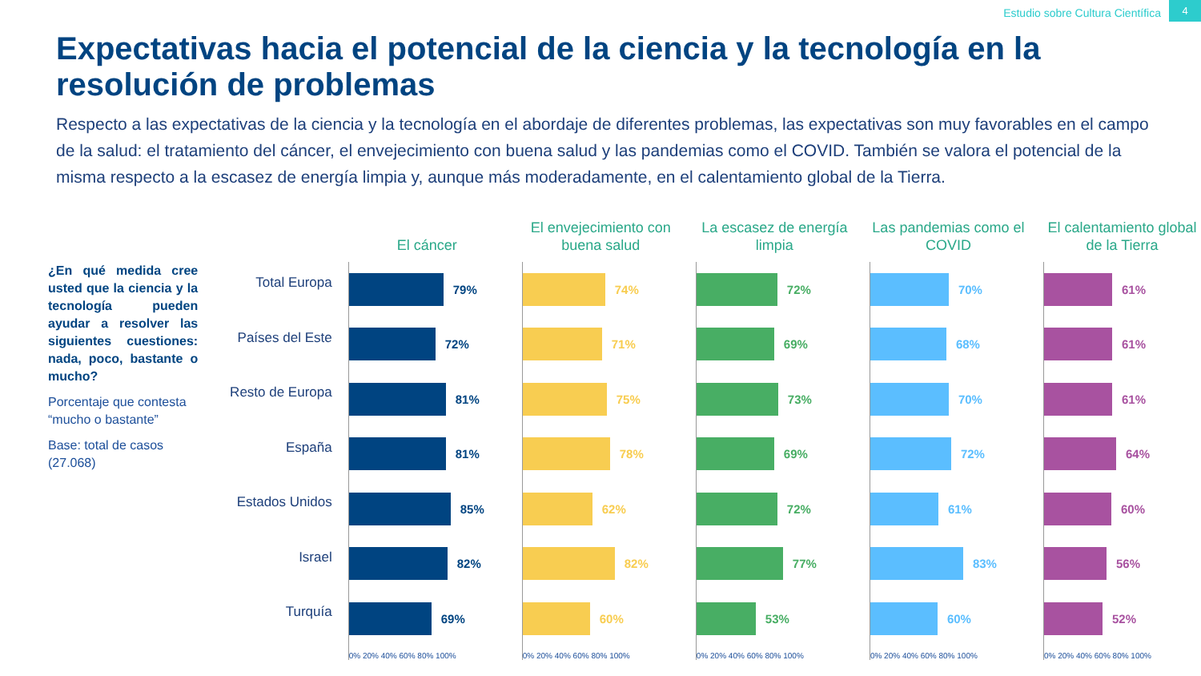Estudio sobre Cultura Científica
4
Expectativas hacia el potencial de la ciencia y la tecnología en la resolución de problemas
Respecto a las expectativas de la ciencia y la tecnología en el abordaje de diferentes problemas, las expectativas son muy favorables en el campo de la salud: el tratamiento del cáncer, el envejecimiento con buena salud y las pandemias como el COVID. También se valora el potencial de la misma respecto a la escasez de energía limpia y, aunque más moderadamente, en el calentamiento global de la Tierra.
¿En qué medida cree usted que la ciencia y la tecnología pueden ayudar a resolver las siguientes cuestiones: nada, poco, bastante o mucho?
Porcentaje que contesta “mucho o bastante”
Base: total de casos (27.068)
Total Europa
Países del Este
Resto de Europa
España
Estados Unidos
Israel
Turquía
El cáncer
79%
72%
81%
81%
85%
82%
69%
0% 20% 40% 60% 80% 100%
El envejecimiento con buena salud
74%
71%
75%
78%
62%
82%
60%
0% 20% 40% 60% 80% 100%
La escasez de energía limpia
72%
69%
73%
69%
72%
77%
53%
0% 20% 40% 60% 80% 100%
Las pandemias como el COVID
70%
68%
70%
72%
61%
83%
60%
0% 20% 40% 60% 80% 100%
El calentamiento global de la Tierra
61%
61%
61%
64%
60%
56%
52%
0% 20% 40% 60% 80% 100%